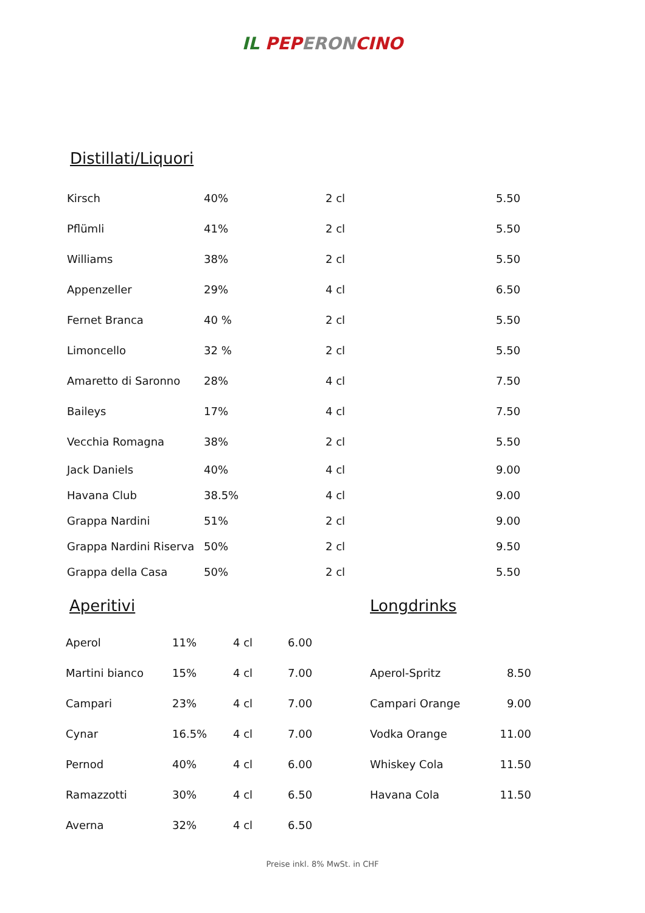IL PEP ERON CINO
Distillati/Liquori
| Kirsch | 40% | 2 cl | 5.50 |
| Pflümli | 41% | 2 cl | 5.50 |
| Williams | 38% | 2 cl | 5.50 |
| Appenzeller | 29% | 4 cl | 6.50 |
| Fernet Branca | 40 % | 2 cl | 5.50 |
| Limoncello | 32 % | 2 cl | 5.50 |
| Amaretto di Saronno | 28% | 4 cl | 7.50 |
| Baileys | 17% | 4 cl | 7.50 |
| Vecchia Romagna | 38% | 2 cl | 5.50 |
| Jack Daniels | 40% | 4 cl | 9.00 |
| Havana Club | 38.5% | 4 cl | 9.00 |
| Grappa Nardini | 51% | 2 cl | 9.00 |
| Grappa Nardini Riserva | 50% | 2 cl | 9.50 |
| Grappa della Casa | 50% | 2 cl | 5.50 |
Aperitivi
| Aperol | 11% | 4 cl | 6.00 |
| Martini bianco | 15% | 4 cl | 7.00 |
| Campari | 23% | 4 cl | 7.00 |
| Cynar | 16.5% | 4 cl | 7.00 |
| Pernod | 40% | 4 cl | 6.00 |
| Ramazzotti | 30% | 4 cl | 6.50 |
| Averna | 32% | 4 cl | 6.50 |
Longdrinks
| Aperol-Spritz | 8.50 |
| Campari Orange | 9.00 |
| Vodka Orange | 11.00 |
| Whiskey Cola | 11.50 |
| Havana Cola | 11.50 |
Preise inkl. 8% MwSt. in CHF